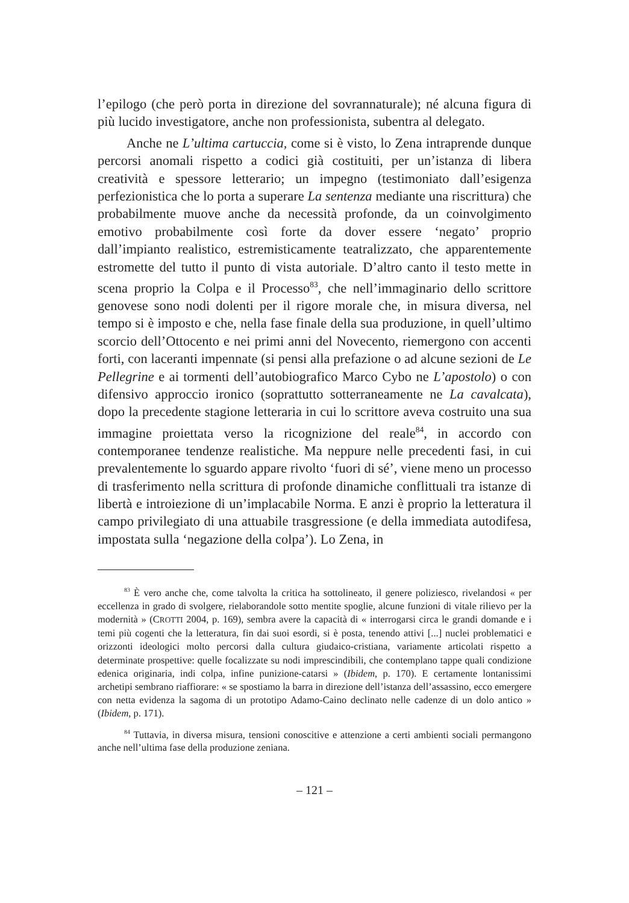l’epilogo (che però porta in direzione del sovrannaturale); né alcuna figura di più lucido investigatore, anche non professionista, subentra al delegato.
Anche ne L’ultima cartuccia, come si è visto, lo Zena intraprende dunque percorsi anomali rispetto a codici già costituiti, per un’istanza di libera creatività e spessore letterario; un impegno (testimoniato dall’esigenza perfezionistica che lo porta a superare La sentenza mediante una riscrittura) che probabilmente muove anche da necessità profonde, da un coinvolgimento emotivo probabilmente così forte da dover essere ‘negato’ proprio dall’impianto realistico, estremisticamente teatralizzato, che apparentemente estromette del tutto il punto di vista autoriale. D’altro canto il testo mette in scena proprio la Colpa e il Processo<sup>83</sup>, che nell’immaginario dello scrittore genovese sono nodi dolenti per il rigore morale che, in misura diversa, nel tempo si è imposto e che, nella fase finale della sua produzione, in quell’ultimo scorcio dell’Ottocento e nei primi anni del Novecento, riemergono con accenti forti, con laceranti impennate (si pensi alla prefazione o ad alcune sezioni de Le Pellegrine e ai tormenti dell’autobiografico Marco Cybo ne L’apostolo) o con difensivo approccio ironico (soprattutto sotterraneamente ne La cavalcata), dopo la precedente stagione letteraria in cui lo scrittore aveva costruito una sua immagine proiettata verso la ricognizione del reale<sup>84</sup>, in accordo con contemporanee tendenze realistiche. Ma neppure nelle precedenti fasi, in cui prevalentemente lo sguardo appare rivolto ‘fuori di sé’, viene meno un processo di trasferimento nella scrittura di profonde dinamiche conflittuali tra istanze di libertà e introiezione di un’implacabile Norma. E anzi è proprio la letteratura il campo privilegiato di una attuabile trasgressione (e della immediata autodifesa, impostata sulla ‘negazione della colpa’). Lo Zena, in
<sup>83</sup> È vero anche che, come talvolta la critica ha sottolineato, il genere poliziesco, rivelandosi « per eccellenza in grado di svolgere, rielaborandole sotto mentite spoglie, alcune funzioni di vitale rilievo per la modernità » (CROTTI 2004, p. 169), sembra avere la capacità di « interrogarsi circa le grandi domande e i temi più cogenti che la letteratura, fin dai suoi esordi, si è posta, tenendo attivi [...] nuclei problematici e orizzonti ideologici molto percorsi dalla cultura giudaico-cristiana, variamente articolati rispetto a determinate prospettive: quelle focalizzate su nodi imprescindibili, che contemplano tappe quali condizione edenica originaria, indi colpa, infine punizione-catarsi » (Ibidem, p. 170). E certamente lontanissimi archetipi sembrano riaffiorare: « se spostiamo la barra in direzione dell’istanza dell’assassino, ecco emergere con netta evidenza la sagoma di un prototipo Adamo-Caino declinato nelle cadenze di un dolo antico » (Ibidem, p. 171).
<sup>84</sup> Tuttavia, in diversa misura, tensioni conoscitive e attenzione a certi ambienti sociali permangono anche nell’ultima fase della produzione zeniana.
– 121 –